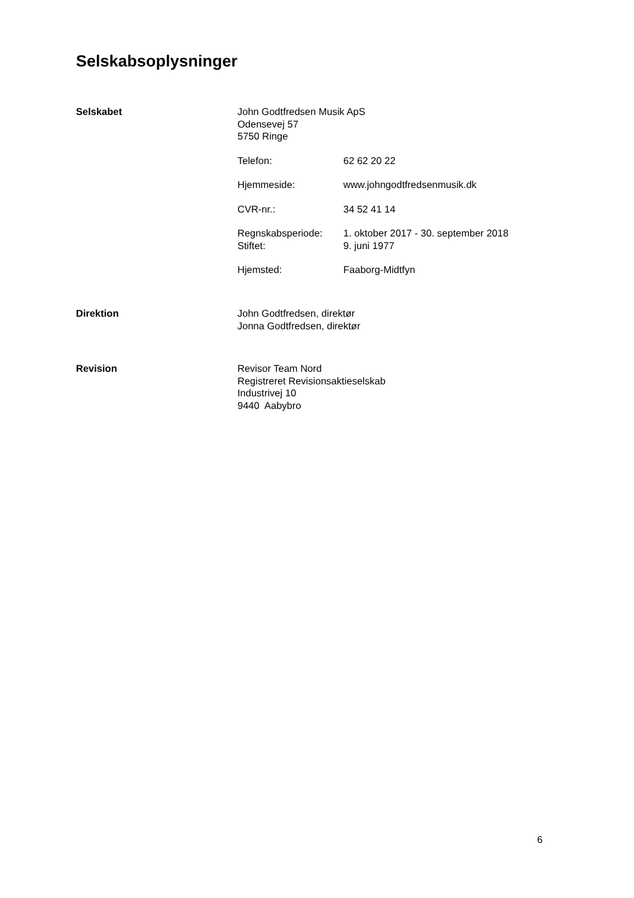Selskabsoplysninger
Selskabet John Godtfredsen Musik ApS
Odensevej 57
5750 Ringe
Telefon: 62 62 20 22
Hjemmeside: www.johngodtfredsenmusik.dk
CVR-nr.: 34 52 41 14
Regnskabsperiode: 1. oktober 2017 - 30. september 2018
Stiftet: 9. juni 1977
Hjemsted: Faaborg-Midtfyn
Direktion John Godtfredsen, direktør
Jonna Godtfredsen, direktør
Revision Revisor Team Nord
Registreret Revisionsaktieselskab
Industrivej 10
9440 Aabybro
6